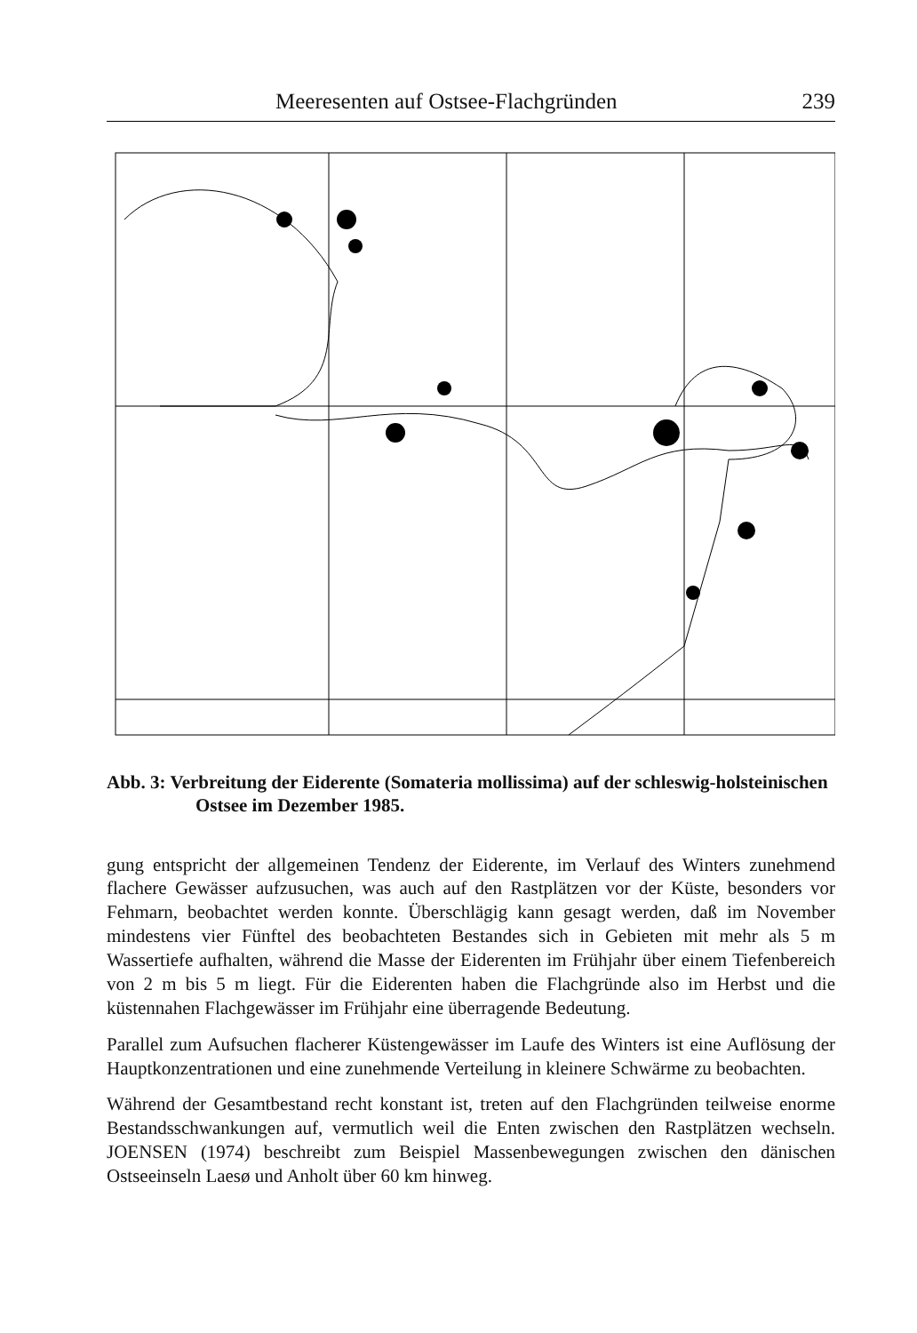Meeresenten auf Ostsee-Flachgründen 239
Abb. 3: Verbreitung der Eiderente (Somateria mollissima) auf der schleswig-holsteinischen Ostsee im Dezember 1985.
Flensburg Kiel Lübeck Eiderente 12/85 1 - 49 50 - 249 250 - 999 x 1000
gung entspricht der allgemeinen Tendenz der Eiderente, im Verlauf des Winters zunehmend flachere Gewässer aufzusuchen, was auch auf den Rastplätzen vor der Küste, besonders vor Fehmarn, beobachtet werden konnte. Überschlägig kann gesagt werden, daß im November mindestens vier Fünftel des beobachteten Bestandes sich in Gebieten mit mehr als 5 m Wassertiefe aufhalten, während die Masse der Eiderenten im Frühjahr über einem Tiefenbereich von 2 m bis 5 m liegt. Für die Eiderenten haben die Flachgründe also im Herbst und die küstennahen Flachgewässer im Frühjahr eine überragende Bedeutung.
Parallel zum Aufsuchen flacherer Küstengewässer im Laufe des Winters ist eine Auflösung der Hauptkonzentrationen und eine zunehmende Verteilung in kleinere Schwärme zu beobachten.
Während der Gesamtbestand recht konstant ist, treten auf den Flachgründen teilweise enorme Bestandsschwankungen auf, vermutlich weil die Enten zwischen den Rastplätzen wechseln. JOENSEN (1974) beschreibt zum Beispiel Massenbewegungen zwischen den dänischen Ostseeinseln Laesø und Anholt über 60 km hinweg.